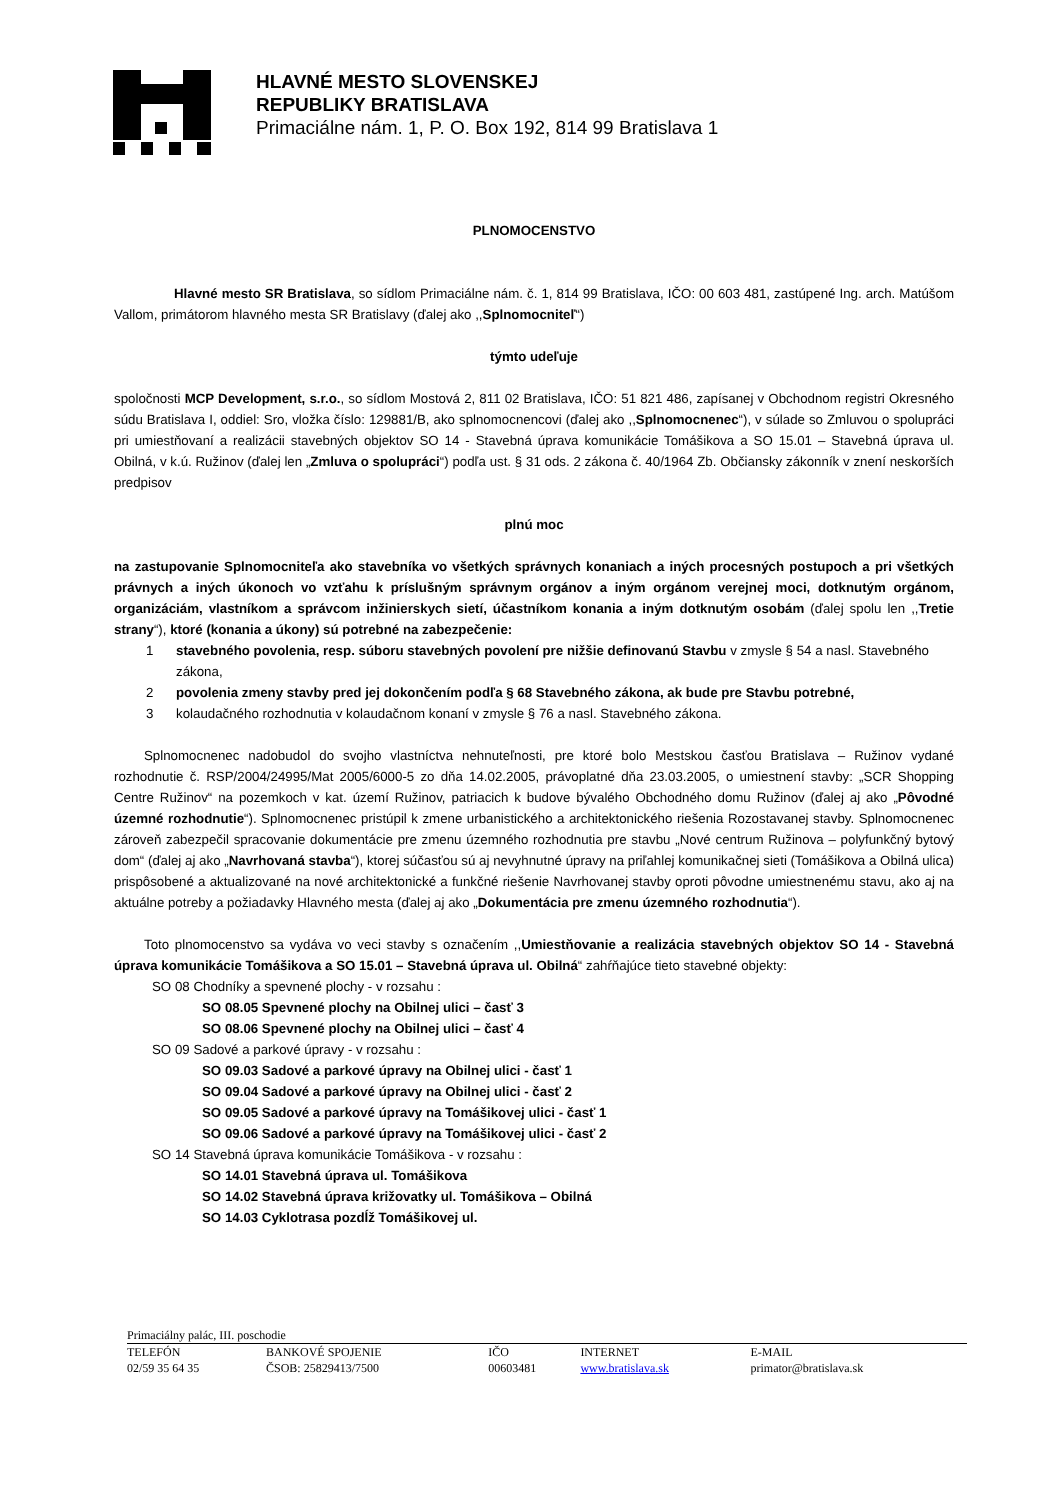HLAVNÉ MESTO SLOVENSKEJ
REPUBLIKY BRATISLAVA
Primaciálne nám. 1, P. O. Box 192, 814 99 Bratislava 1
PLNOMOCENSTVO
Hlavné mesto SR Bratislava, so sídlom Primaciálne nám. č. 1, 814 99 Bratislava, IČO: 00 603 481, zastúpené Ing. arch. Matúšom Vallom, primátorom hlavného mesta SR Bratislavy (ďalej ako ,,Splnomocniteľ“)
týmto udeľuje
spoločnosti MCP Development, s.r.o., so sídlom Mostová 2, 811 02 Bratislava, IČO: 51 821 486, zapísanej v Obchodnom registri Okresného súdu Bratislava I, oddiel: Sro, vložka číslo: 129881/B, ako splnomocnencovi (ďalej ako ,,Splnomocnenec“), v súlade so Zmluvou o spolupráci pri umiestňovaní a realizácii stavebných objektov SO 14 - Stavebná úprava komunikácie Tomášikova a SO 15.01 – Stavebná úprava ul. Obilná, v k.ú. Ružinov (ďalej len „Zmluva o spolupráci“) podľa ust. § 31 ods. 2 zákona č. 40/1964 Zb. Občiansky zákonník v znení neskorších predpisov
plnú moc
na zastupovanie Splnomocniteľa ako stavebníka vo všetkých správnych konaniach a iných procesných postupoch a pri všetkých právnych a iných úkonoch vo vzťahu k príslušným správnym orgánov a iným orgánom verejnej moci, dotknutým orgánom, organizáciám, vlastníkom a správcom inžinierskych sietí, účastníkom konania a iným dotknutým osobám (ďalej spolu len ,,Tretie strany“), ktoré (konania a úkony) sú potrebné na zabezpečenie:
1 stavebného povolenia, resp. súboru stavebných povolení pre nižšie definovanú Stavbu v zmysle § 54 a nasl. Stavebného zákona,
2 povolenia zmeny stavby pred jej dokončením podľa § 68 Stavebného zákona, ak bude pre Stavbu potrebné,
3 kolaudačného rozhodnutia v kolaudačnom konaní v zmysle § 76 a nasl. Stavebného zákona.
Splnomocnenec nadobudol do svojho vlastníctva nehnuteľnosti, pre ktoré bolo Mestskou časťou Bratislava – Ružinov vydané rozhodnutie č. RSP/2004/24995/Mat 2005/6000-5 zo dňa 14.02.2005, právoplatné dňa 23.03.2005, o umiestnení stavby: „SCR Shopping Centre Ružinov“ na pozemkoch v kat. území Ružinov, patriacich k budove bývalého Obchodného domu Ružinov (ďalej aj ako „Pôvodné územné rozhodnutie“). Splnomocnenec pristúpil k zmene urbanistického a architektonického riešenia Rozostavanej stavby. Splnomocnenec zároveň zabezpečil spracovanie dokumentácie pre zmenu územného rozhodnutia pre stavbu „Nové centrum Ružinova – polyfunkčný bytový dom“ (ďalej aj ako „Navrhovaná stavba“), ktorej súčasťou sú aj nevyhnutné úpravy na priľahlej komunikačnej sieti (Tomášikova a Obilná ulica) prispôsobené a aktualizované na nové architektonické a funkčné riešenie Navrhovanej stavby oproti pôvodne umiestnenému stavu, ako aj na aktuálne potreby a požiadavky Hlavného mesta (ďalej aj ako „Dokumentácia pre zmenu územného rozhodnutia“).
Toto plnomocenstvo sa vydáva vo veci stavby s označením ,,Umiestňovanie a realizácia stavebných objektov SO 14 - Stavebná úprava komunikácie Tomášikova a SO 15.01 – Stavebná úprava ul. Obilná“ zahŕňajúce tieto stavebné objekty:
SO 08 Chodníky a spevnené plochy - v rozsahu :
SO 08.05 Spevnené plochy na Obilnej ulici – časť 3
SO 08.06 Spevnené plochy na Obilnej ulici – časť 4
SO 09 Sadové a parkové úpravy - v rozsahu :
SO 09.03 Sadové a parkové úpravy na Obilnej ulici - časť 1
SO 09.04 Sadové a parkové úpravy na Obilnej ulici - časť 2
SO 09.05 Sadové a parkové úpravy na Tomášikovej ulici - časť 1
SO 09.06 Sadové a parkové úpravy na Tomášikovej ulici - časť 2
SO 14 Stavebná úprava komunikácie Tomášikova - v rozsahu :
SO 14.01 Stavebná úprava ul. Tomášikova
SO 14.02 Stavebná úprava križovatky ul. Tomášikova – Obilná
SO 14.03 Cyklotrasa pozdĺž Tomášikovej ul.
Primaciálny palác, III. poschodie
| TELEFÓN 02/59 35 64 35 | BANKOVÉ SPOJENIE ČSOB: 25829413/7500 | IČO 00603481 | INTERNET www.bratislava.sk | E-MAIL primator@bratislava.sk |